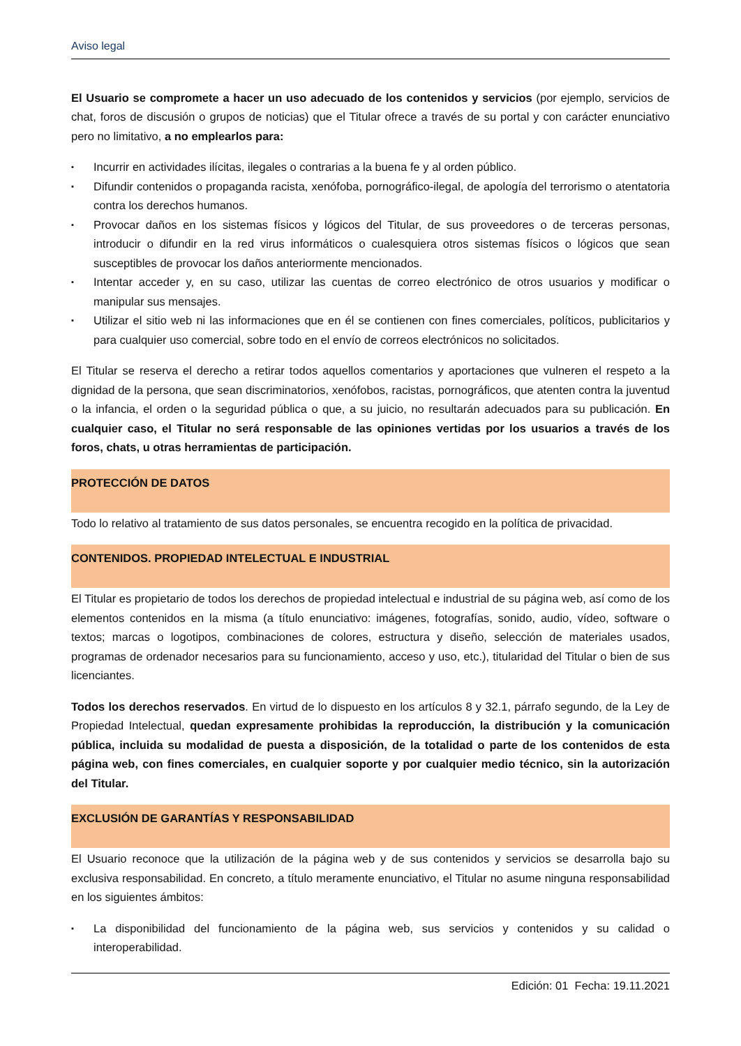Aviso legal
El Usuario se compromete a hacer un uso adecuado de los contenidos y servicios (por ejemplo, servicios de chat, foros de discusión o grupos de noticias) que el Titular ofrece a través de su portal y con carácter enunciativo pero no limitativo, a no emplearlos para:
▪ Incurrir en actividades ilícitas, ilegales o contrarias a la buena fe y al orden público.
▪ Difundir contenidos o propaganda racista, xenófoba, pornográfico-ilegal, de apología del terrorismo o atentatoria contra los derechos humanos.
▪ Provocar daños en los sistemas físicos y lógicos del Titular, de sus proveedores o de terceras personas, introducir o difundir en la red virus informáticos o cualesquiera otros sistemas físicos o lógicos que sean susceptibles de provocar los daños anteriormente mencionados.
▪ Intentar acceder y, en su caso, utilizar las cuentas de correo electrónico de otros usuarios y modificar o manipular sus mensajes.
▪ Utilizar el sitio web ni las informaciones que en él se contienen con fines comerciales, políticos, publicitarios y para cualquier uso comercial, sobre todo en el envío de correos electrónicos no solicitados.
El Titular se reserva el derecho a retirar todos aquellos comentarios y aportaciones que vulneren el respeto a la dignidad de la persona, que sean discriminatorios, xenófobos, racistas, pornográficos, que atenten contra la juventud o la infancia, el orden o la seguridad pública o que, a su juicio, no resultarán adecuados para su publicación. En cualquier caso, el Titular no será responsable de las opiniones vertidas por los usuarios a través de los foros, chats, u otras herramientas de participación.
PROTECCIÓN DE DATOS
Todo lo relativo al tratamiento de sus datos personales, se encuentra recogido en la política de privacidad.
CONTENIDOS. PROPIEDAD INTELECTUAL E INDUSTRIAL
El Titular es propietario de todos los derechos de propiedad intelectual e industrial de su página web, así como de los elementos contenidos en la misma (a título enunciativo: imágenes, fotografías, sonido, audio, vídeo, software o textos; marcas o logotipos, combinaciones de colores, estructura y diseño, selección de materiales usados, programas de ordenador necesarios para su funcionamiento, acceso y uso, etc.), titularidad del Titular o bien de sus licenciantes.
Todos los derechos reservados. En virtud de lo dispuesto en los artículos 8 y 32.1, párrafo segundo, de la Ley de Propiedad Intelectual, quedan expresamente prohibidas la reproducción, la distribución y la comunicación pública, incluida su modalidad de puesta a disposición, de la totalidad o parte de los contenidos de esta página web, con fines comerciales, en cualquier soporte y por cualquier medio técnico, sin la autorización del Titular.
EXCLUSIÓN DE GARANTÍAS Y RESPONSABILIDAD
El Usuario reconoce que la utilización de la página web y de sus contenidos y servicios se desarrolla bajo su exclusiva responsabilidad. En concreto, a título meramente enunciativo, el Titular no asume ninguna responsabilidad en los siguientes ámbitos:
▪ La disponibilidad del funcionamiento de la página web, sus servicios y contenidos y su calidad o interoperabilidad.
Edición: 01 Fecha: 19.11.2021